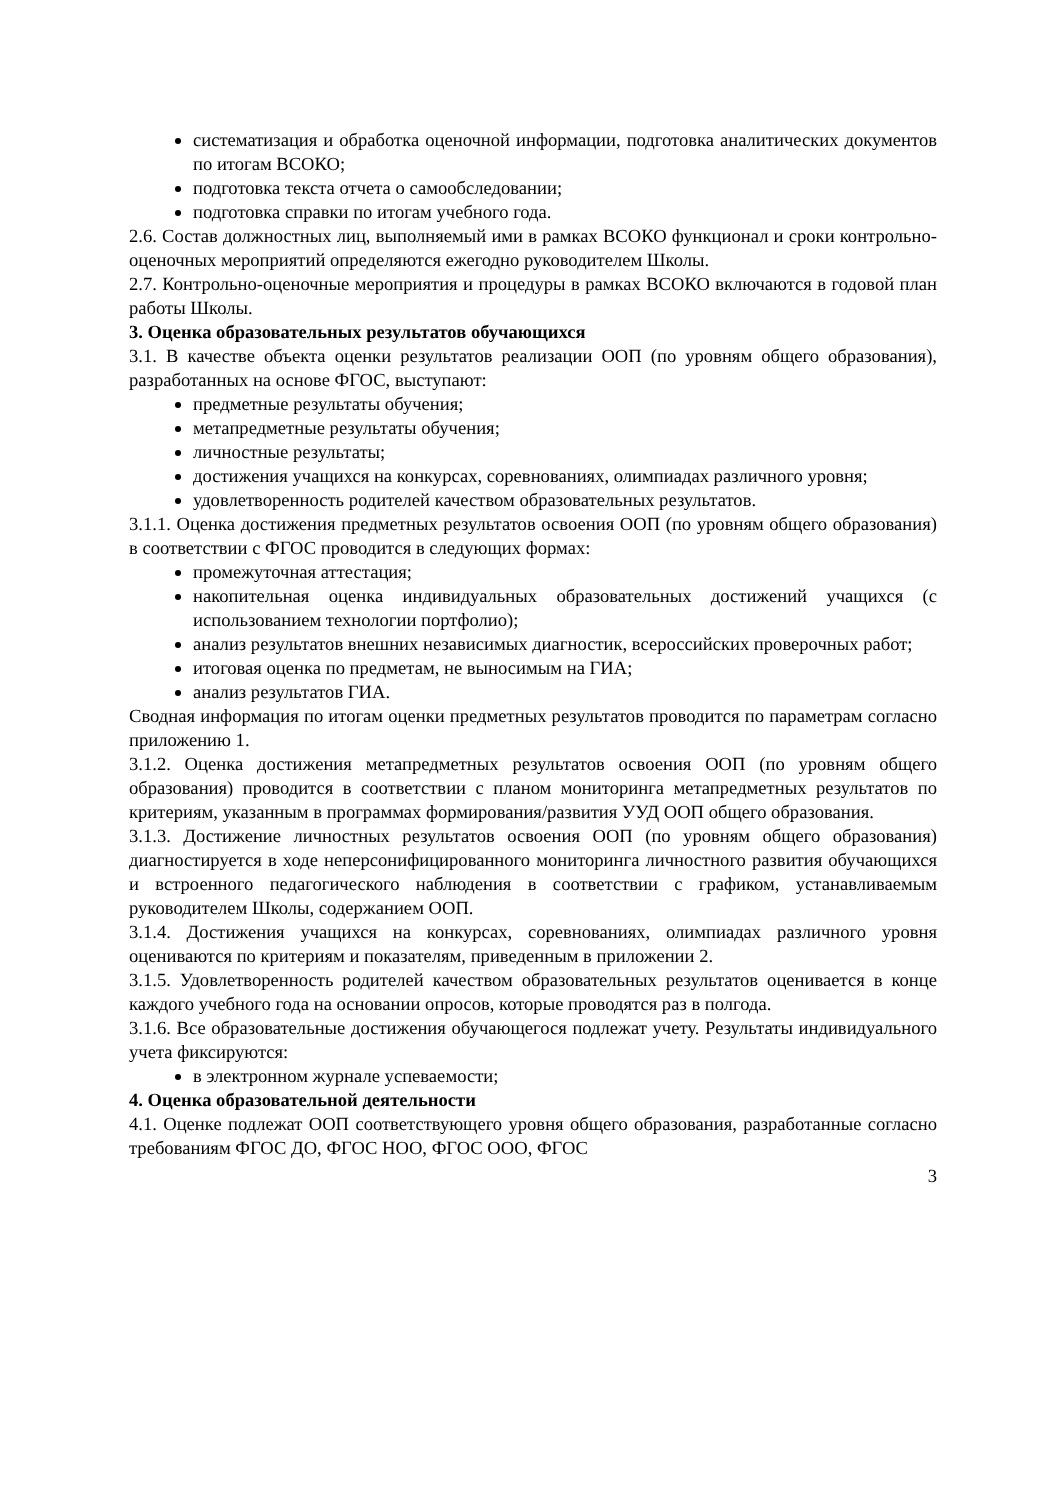систематизация и обработка оценочной информации, подготовка аналитических документов по итогам ВСОКО;
подготовка текста отчета о самообследовании;
подготовка справки по итогам учебного года.
2.6. Состав должностных лиц, выполняемый ими в рамках ВСОКО функционал и сроки контрольно-оценочных мероприятий определяются ежегодно руководителем Школы.
2.7. Контрольно-оценочные мероприятия и процедуры в рамках ВСОКО включаются в годовой план работы Школы.
3. Оценка образовательных результатов обучающихся
3.1. В качестве объекта оценки результатов реализации ООП (по уровням общего образования), разработанных на основе ФГОС, выступают:
предметные результаты обучения;
метапредметные результаты обучения;
личностные результаты;
достижения учащихся на конкурсах, соревнованиях, олимпиадах различного уровня;
удовлетворенность родителей качеством образовательных результатов.
3.1.1. Оценка достижения предметных результатов освоения ООП (по уровням общего образования) в соответствии с ФГОС проводится в следующих формах:
промежуточная аттестация;
накопительная оценка индивидуальных образовательных достижений учащихся (с использованием технологии портфолио);
анализ результатов внешних независимых диагностик, всероссийских проверочных работ;
итоговая оценка по предметам, не выносимым на ГИА;
анализ результатов ГИА.
Сводная информация по итогам оценки предметных результатов проводится по параметрам согласно приложению 1.
3.1.2. Оценка достижения метапредметных результатов освоения ООП (по уровням общего образования) проводится в соответствии с планом мониторинга метапредметных результатов по критериям, указанным в программах формирования/развития УУД ООП общего образования.
3.1.3. Достижение личностных результатов освоения ООП (по уровням общего образования) диагностируется в ходе неперсонифицированного мониторинга личностного развития обучающихся и встроенного педагогического наблюдения в соответствии с графиком, устанавливаемым руководителем Школы, содержанием ООП.
3.1.4. Достижения учащихся на конкурсах, соревнованиях, олимпиадах различного уровня оцениваются по критериям и показателям, приведенным в приложении 2.
3.1.5. Удовлетворенность родителей качеством образовательных результатов оценивается в конце каждого учебного года на основании опросов, которые проводятся раз в полгода.
3.1.6. Все образовательные достижения обучающегося подлежат учету. Результаты индивидуального учета фиксируются:
в электронном журнале успеваемости;
4. Оценка образовательной деятельности
4.1. Оценке подлежат ООП соответствующего уровня общего образования, разработанные согласно требованиям ФГОС ДО, ФГОС НОО, ФГОС ООО, ФГОС
3